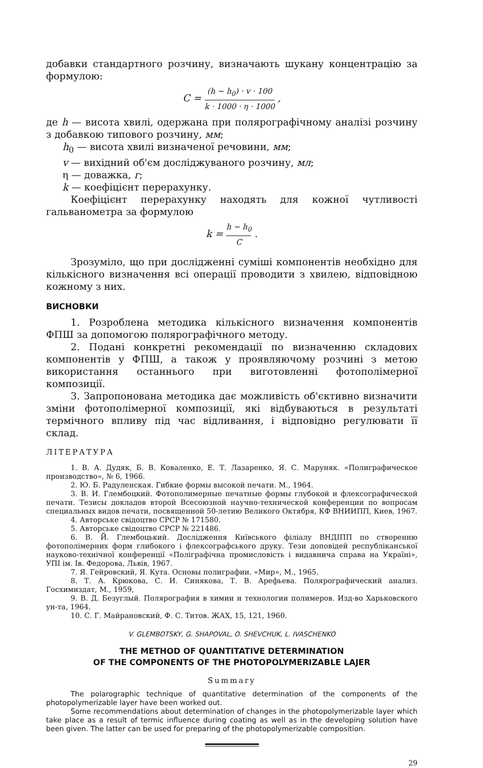добавки стандартного розчину, визначають шукану концентрацію за формулою:
C = (h − h<sub>0</sub>) · v · 100 k · 1000 · η · 1000 ,
де h — висота хвилі, одержана при полярографічному аналізі розчину з добавкою типового розчину, мм;
h<sub>0</sub> — висота хвилі визначеної речовини, мм;
v — вихідний об'єм досліджуваного розчину, мл;
η — доважка, г;
k — коефіцієнт перерахунку.
Коефіцієнт перерахунку находять для кожної чутливості гальванометра за формулою
k = h − h<sub>0</sub> C .
Зрозуміло, що при дослідженні суміші компонентів необхідно для кількісного визначення всі операції проводити з хвилею, відповідною кожному з них.
ВИСНОВКИ
1. Розроблена методика кількісного визначення компонентів ФПШ за допомогою полярографічного методу.
2. Подані конкретні рекомендації по визначенню складових компонентів у ФПШ, а також у проявляючому розчині з метою використання останнього при виготовленні фотополімерної композиції.
3. Запропонована методика дає можливість об'єктивно визначити зміни фотополімерної композиції, які відбуваються в результаті термічного впливу під час відливання, і відповідно регулювати її склад.
ЛІТЕРАТУРА
1. В. А. Дудяк, Б. В. Коваленко, Е. Т. Лазаренко, Я. С. Маруняк. «Полиграфическое производство», № 6, 1966.
2. Ю. Б. Радуленская. Гибкие формы высокой печати. М., 1964.
3. В. И. Глембоцкий. Фотополимерные печатные формы глубокой и флексографической печати. Тезисы докладов второй Всесоюзной научно-технической конференции по вопросам специальных видов печати, посвященной 50-летию Великого Октября, КФ ВНИИПП, Киев, 1967.
4. Авторське свідоцтво СРСР № 171580.
5. Авторське свідоцтво СРСР № 221486.
6. В. Й. Глембоцький. Дослідження Київського філіалу ВНДІПП по створенню фотополімерних форм глибокого і флексографського друку. Тези доповідей республіканської науково-технічної конференції «Поліграфічна промисловість і видавнича справа на Україні», УПІ ім. Ів. Федорова, Львів, 1967.
7. Я. Гейровский, Я. Кута. Основы полиграфии. «Мир», М., 1965.
8. Т. А. Крюкова, С. И. Синякова, Т. В. Арефьева. Полярографический анализ. Госхимиздат, М., 1959,
9. В. Д. Безуглый. Полярография в химии и технологии полимеров. Изд-во Харьковского ун-та, 1964.
10. С. Г. Майрановский, Ф. С. Титов. ЖАХ, 15, 121, 1960.
V. GLEMBOTSKY, G. SHAPOVAL, O. SHEVCHUK, L. IVASCHENKO
THE METHOD OF QUANTITATIVE DETERMINATION
OF THE COMPONENTS OF THE PHOTOPOLYMERIZABLE LAJER
Summary
The polarographic technique of quantitative determination of the components of the photopolymerizable layer have been worked out.
Some recommendations about determination of changes in the photopolymerizable layer which take place as a result of termic influence during coating as well as in the developing solution have been given. The latter can be used for preparing of the photopolymerizable composition.
29